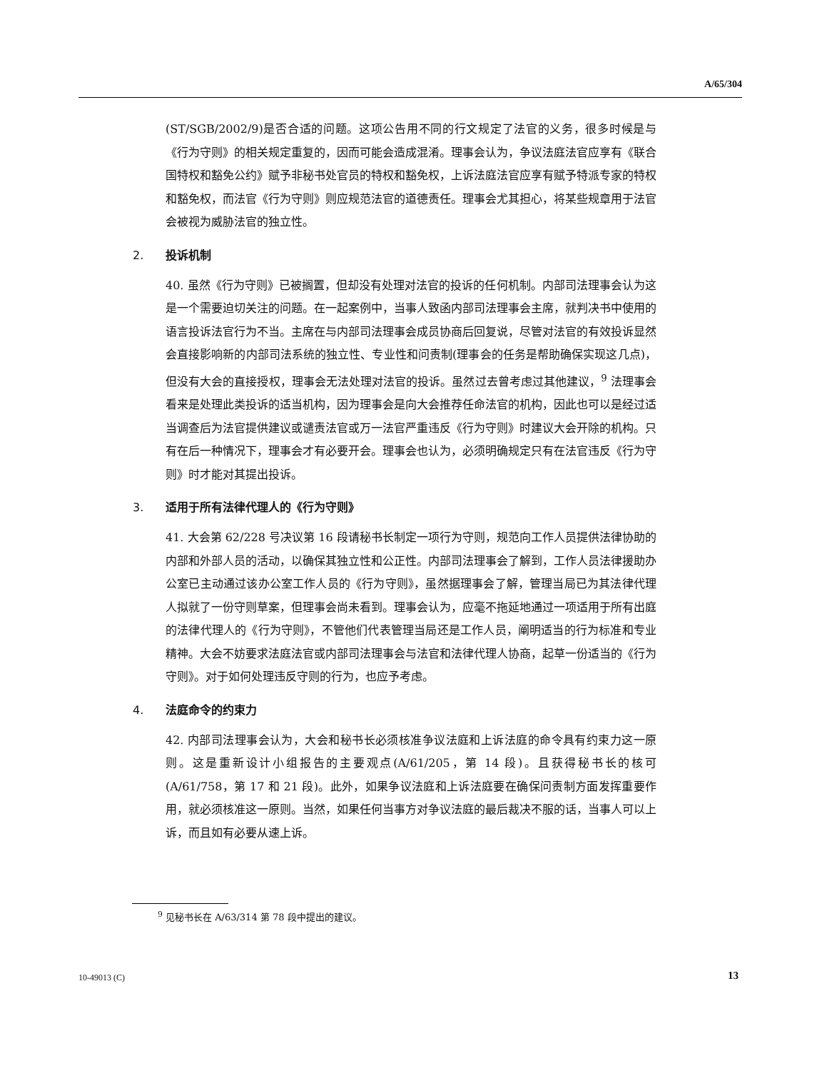A/65/304
(ST/SGB/2002/9)是否合适的问题。这项公告用不同的行文规定了法官的义务，很多时候是与《行为守则》的相关规定重复的，因而可能会造成混淆。理事会认为，争议法庭法官应享有《联合国特权和豁免公约》赋予非秘书处官员的特权和豁免权，上诉法庭法官应享有赋予特派专家的特权和豁免权，而法官《行为守则》则应规范法官的道德责任。理事会尤其担心，将某些规章用于法官会被视为威胁法官的独立性。
2. 投诉机制
40. 虽然《行为守则》已被搁置，但却没有处理对法官的投诉的任何机制。内部司法理事会认为这是一个需要迫切关注的问题。在一起案例中，当事人致函内部司法理事会主席，就判决书中使用的语言投诉法官行为不当。主席在与内部司法理事会成员协商后回复说，尽管对法官的有效投诉显然会直接影响新的内部司法系统的独立性、专业性和问责制(理事会的任务是帮助确保实现这几点)，但没有大会的直接授权，理事会无法处理对法官的投诉。虽然过去曾考虑过其他建议，<sup>9</sup> 法理事会看来是处理此类投诉的适当机构，因为理事会是向大会推荐任命法官的机构，因此也可以是经过适当调查后为法官提供建议或谴责法官或万一法官严重违反《行为守则》时建议大会开除的机构。只有在后一种情况下，理事会才有必要开会。理事会也认为，必须明确规定只有在法官违反《行为守则》时才能对其提出投诉。
3. 适用于所有法律代理人的《行为守则》
41. 大会第 62/228 号决议第 16 段请秘书长制定一项行为守则，规范向工作人员提供法律协助的内部和外部人员的活动，以确保其独立性和公正性。内部司法理事会了解到，工作人员法律援助办公室已主动通过该办公室工作人员的《行为守则》，虽然据理事会了解，管理当局已为其法律代理人拟就了一份守则草案，但理事会尚未看到。理事会认为，应毫不拖延地通过一项适用于所有出庭的法律代理人的《行为守则》，不管他们代表管理当局还是工作人员，阐明适当的行为标准和专业精神。大会不妨要求法庭法官或内部司法理事会与法官和法律代理人协商，起草一份适当的《行为守则》。对于如何处理违反守则的行为，也应予考虑。
4. 法庭命令的约束力
42. 内部司法理事会认为，大会和秘书长必须核准争议法庭和上诉法庭的命令具有约束力这一原则。这是重新设计小组报告的主要观点(A/61/205，第 14 段)。且获得秘书长的核可(A/61/758，第 17 和 21 段)。此外，如果争议法庭和上诉法庭要在确保问责制方面发挥重要作用，就必须核准这一原则。当然，如果任何当事方对争议法庭的最后裁决不服的话，当事人可以上诉，而且如有必要从速上诉。
<sup>9</sup> 见秘书长在 A/63/314 第 78 段中提出的建议。
10-49013 (C) 13